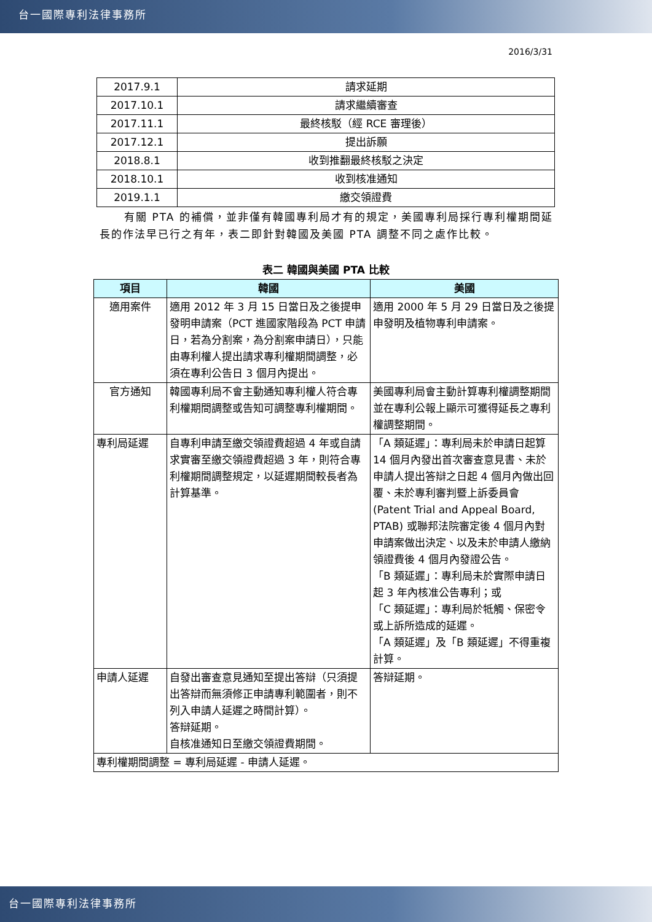台一國際專利法律事務所
2016/3/31
| 2017.9.1 | 請求延期 |
| 2017.10.1 | 請求繼續審查 |
| 2017.11.1 | 最終核駁（經 RCE 審理後） |
| 2017.12.1 | 提出訴願 |
| 2018.8.1 | 收到推翻最終核駁之決定 |
| 2018.10.1 | 收到核准通知 |
| 2019.1.1 | 繳交領證費 |
有關 PTA 的補償，並非僅有韓國專利局才有的規定，美國專利局採行專利權期間延長的作法早已行之有年，表二即針對韓國及美國 PTA 調整不同之處作比較。
表二 韓國與美國 PTA 比較
| 項目 | 韓國 | 美國 |
| --- | --- | --- |
| 適用案件 | 適用 2012 年 3 月 15 日當日及之後提申發明申請案（PCT 進國家階段為 PCT 申請日，若為分割案，為分割案申請日），只能由專利權人提出請求專利權期間調整，必須在專利公告日 3 個月內提出。 | 適用 2000 年 5 月 29 日當日及之後提申發明及植物專利申請案。 |
| 官方通知 | 韓國專利局不會主動通知專利權人符合專利權期間調整或告知可調整專利權期間。 | 美國專利局會主動計算專利權調整期間並在專利公報上顯示可獲得延長之專利權調整期間。 |
| 專利局延遲 | 自專利申請至繳交領證費超過 4 年或自請求實審至繳交領證費超過 3 年，則符合專利權期間調整規定，以延遲期間較長者為計算基準。 | 「A 類延遲」：專利局未於申請日起算 14 個月內發出首次審查意見書、未於申請人提出答辯之日起 4 個月內做出回覆、未於專利審判暨上訴委員會 (Patent Trial and Appeal Board, PTAB) 或聯邦法院審定後 4 個月內對申請案做出決定、以及未於申請人繳納領證費後 4 個月內發證公告。 「B 類延遲」：專利局未於實際申請日起 3 年內核准公告專利；或 「C 類延遲」：專利局於牴觸、保密令或上訴所造成的延遲。 「A 類延遲」及「B 類延遲」不得重複計算。 |
| 申請人延遲 | 自發出審查意見通知至提出答辯（只須提出答辯而無須修正申請專利範圍者，則不列入申請人延遲之時間計算）。 答辯延期。 自核准通知日至繳交領證費期間。 | 答辯延期。 |
| 專利權期間調整 = 專利局延遲 - 申請人延遲。 | | |
台一國際專利法律事務所